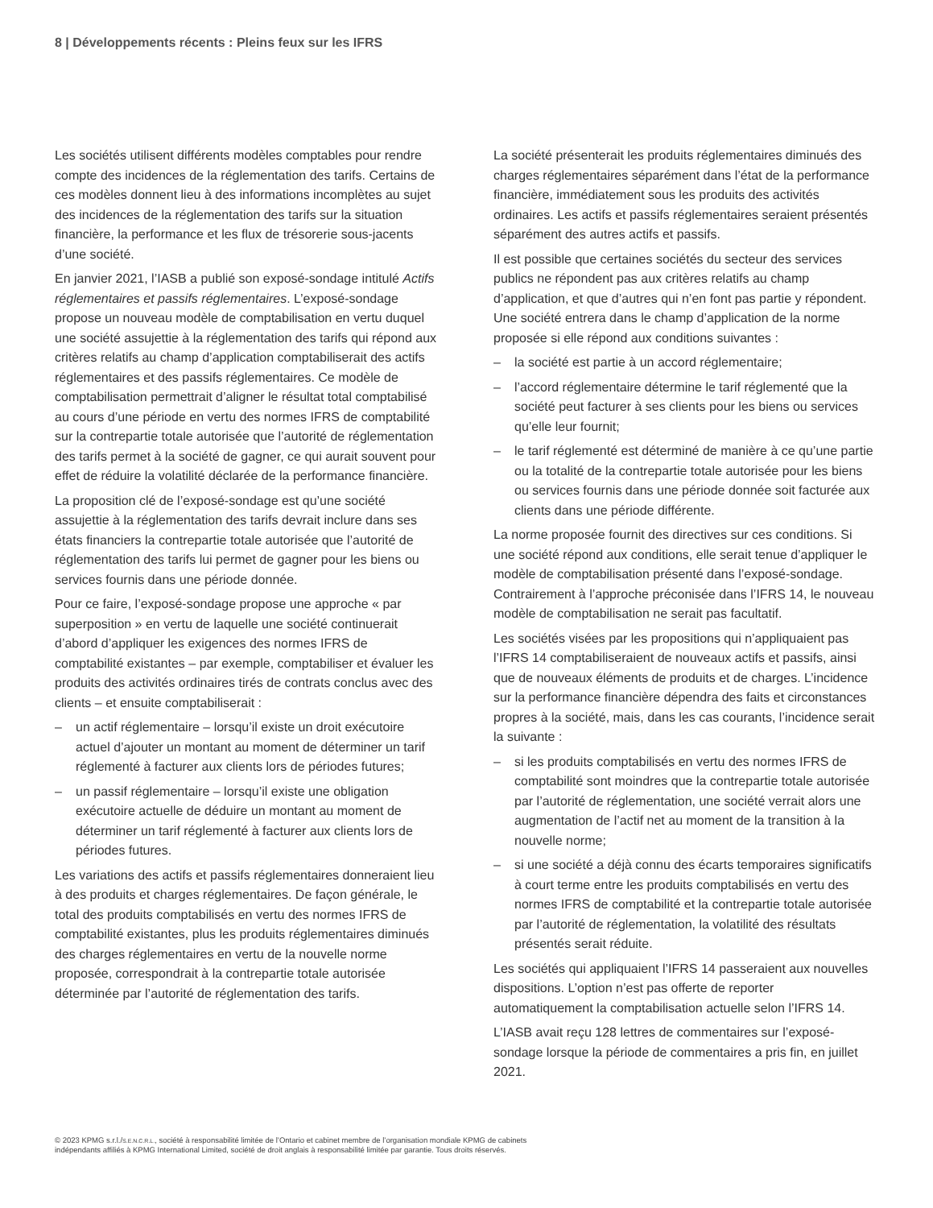8 | Développements récents : Pleins feux sur les IFRS
Les sociétés utilisent différents modèles comptables pour rendre compte des incidences de la réglementation des tarifs. Certains de ces modèles donnent lieu à des informations incomplètes au sujet des incidences de la réglementation des tarifs sur la situation financière, la performance et les flux de trésorerie sous-jacents d’une société.
En janvier 2021, l’IASB a publié son exposé-sondage intitulé Actifs réglementaires et passifs réglementaires. L’exposé-sondage propose un nouveau modèle de comptabilisation en vertu duquel une société assujettie à la réglementation des tarifs qui répond aux critères relatifs au champ d’application comptabiliserait des actifs réglementaires et des passifs réglementaires. Ce modèle de comptabilisation permettrait d’aligner le résultat total comptabilisé au cours d’une période en vertu des normes IFRS de comptabilité sur la contrepartie totale autorisée que l’autorité de réglementation des tarifs permet à la société de gagner, ce qui aurait souvent pour effet de réduire la volatilité déclarée de la performance financière.
La proposition clé de l’exposé-sondage est qu’une société assujettie à la réglementation des tarifs devrait inclure dans ses états financiers la contrepartie totale autorisée que l’autorité de réglementation des tarifs lui permet de gagner pour les biens ou services fournis dans une période donnée.
Pour ce faire, l’exposé-sondage propose une approche « par superposition » en vertu de laquelle une société continuerait d’abord d’appliquer les exigences des normes IFRS de comptabilité existantes – par exemple, comptabiliser et évaluer les produits des activités ordinaires tirés de contrats conclus avec des clients – et ensuite comptabiliserait :
– un actif réglementaire – lorsqu’il existe un droit exécutoire actuel d’ajouter un montant au moment de déterminer un tarif réglementé à facturer aux clients lors de périodes futures;
– un passif réglementaire – lorsqu’il existe une obligation exécutoire actuelle de déduire un montant au moment de déterminer un tarif réglementé à facturer aux clients lors de périodes futures.
Les variations des actifs et passifs réglementaires donneraient lieu à des produits et charges réglementaires. De façon générale, le total des produits comptabilisés en vertu des normes IFRS de comptabilité existantes, plus les produits réglementaires diminués des charges réglementaires en vertu de la nouvelle norme proposée, correspondrait à la contrepartie totale autorisée déterminée par l’autorité de réglementation des tarifs.
La société présenterait les produits réglementaires diminués des charges réglementaires séparément dans l’état de la performance financière, immédiatement sous les produits des activités ordinaires. Les actifs et passifs réglementaires seraient présentés séparément des autres actifs et passifs.
Il est possible que certaines sociétés du secteur des services publics ne répondent pas aux critères relatifs au champ d’application, et que d’autres qui n’en font pas partie y répondent. Une société entrera dans le champ d’application de la norme proposée si elle répond aux conditions suivantes :
– la société est partie à un accord réglementaire;
– l’accord réglementaire détermine le tarif réglementé que la société peut facturer à ses clients pour les biens ou services qu’elle leur fournit;
– le tarif réglementé est déterminé de manière à ce qu’une partie ou la totalité de la contrepartie totale autorisée pour les biens ou services fournis dans une période donnée soit facturée aux clients dans une période différente.
La norme proposée fournit des directives sur ces conditions. Si une société répond aux conditions, elle serait tenue d’appliquer le modèle de comptabilisation présenté dans l’exposé-sondage. Contrairement à l’approche préconisée dans l’IFRS 14, le nouveau modèle de comptabilisation ne serait pas facultatif.
Les sociétés visées par les propositions qui n’appliquaient pas l’IFRS 14 comptabiliseraient de nouveaux actifs et passifs, ainsi que de nouveaux éléments de produits et de charges. L’incidence sur la performance financière dépendra des faits et circonstances propres à la société, mais, dans les cas courants, l’incidence serait la suivante :
– si les produits comptabilisés en vertu des normes IFRS de comptabilité sont moindres que la contrepartie totale autorisée par l’autorité de réglementation, une société verrait alors une augmentation de l’actif net au moment de la transition à la nouvelle norme;
– si une société a déjà connu des écarts temporaires significatifs à court terme entre les produits comptabilisés en vertu des normes IFRS de comptabilité et la contrepartie totale autorisée par l’autorité de réglementation, la volatilité des résultats présentés serait réduite.
Les sociétés qui appliquaient l’IFRS 14 passeraient aux nouvelles dispositions. L’option n’est pas offerte de reporter automatiquement la comptabilisation actuelle selon l’IFRS 14.
L’IASB avait reçu 128 lettres de commentaires sur l’exposé-sondage lorsque la période de commentaires a pris fin, en juillet 2021.
© 2023 KPMG s.r.l./S.E.N.C.R.L., société à responsabilité limitée de l’Ontario et cabinet membre de l’organisation mondiale KPMG de cabinets indépendants affiliés à KPMG International Limited, société de droit anglais à responsabilité limitée par garantie. Tous droits réservés.